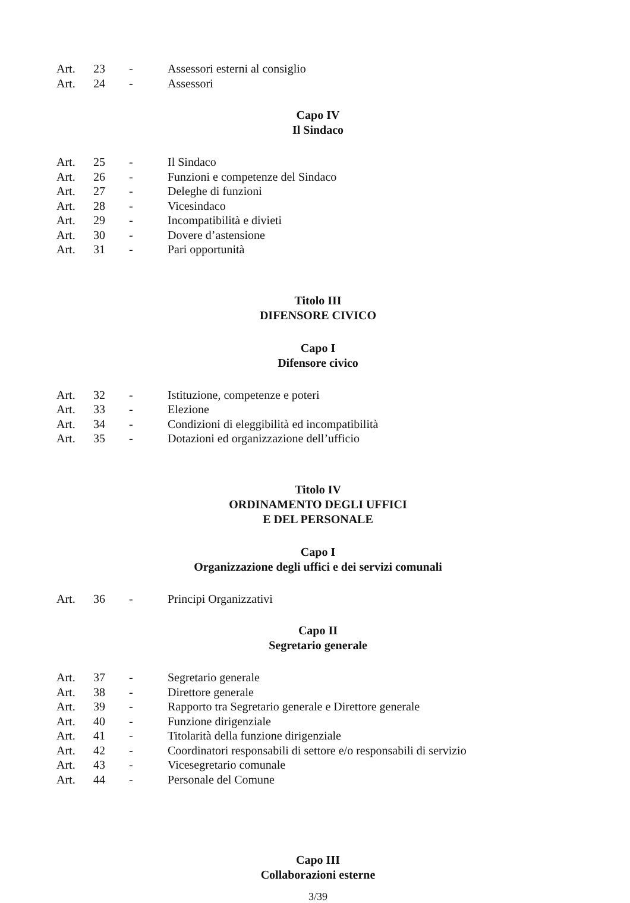| Art. | 23 | - | Assessori esterni al consiglio |
| Art. | 24 | - | Assessori |
Capo IV
Il Sindaco
| Art. | 25 | - | Il Sindaco |
| Art. | 26 | - | Funzioni e competenze del Sindaco |
| Art. | 27 | - | Deleghe di funzioni |
| Art. | 28 | - | Vicesindaco |
| Art. | 29 | - | Incompatibilità e divieti |
| Art. | 30 | - | Dovere d’astensione |
| Art. | 31 | - | Pari opportunità |
Titolo III
DIFENSORE CIVICO
Capo I
Difensore civico
| Art. | 32 | - | Istituzione, competenze e poteri |
| Art. | 33 | - | Elezione |
| Art. | 34 | - | Condizioni di eleggibilità ed incompatibilità |
| Art. | 35 | - | Dotazioni ed organizzazione dell’ufficio |
Titolo IV
ORDINAMENTO DEGLI UFFICI
E DEL PERSONALE
Capo I
Organizzazione degli uffici e dei servizi comunali
| Art. | 36 | - | Principi Organizzativi |
Capo II
Segretario generale
| Art. | 37 | - | Segretario generale |
| Art. | 38 | - | Direttore generale |
| Art. | 39 | - | Rapporto tra Segretario generale e Direttore generale |
| Art. | 40 | - | Funzione dirigenziale |
| Art. | 41 | - | Titolarità della funzione dirigenziale |
| Art. | 42 | - | Coordinatori responsabili di settore e/o responsabili di servizio |
| Art. | 43 | - | Vicesegretario comunale |
| Art. | 44 | - | Personale del Comune |
Capo III
Collaborazioni esterne
3/39